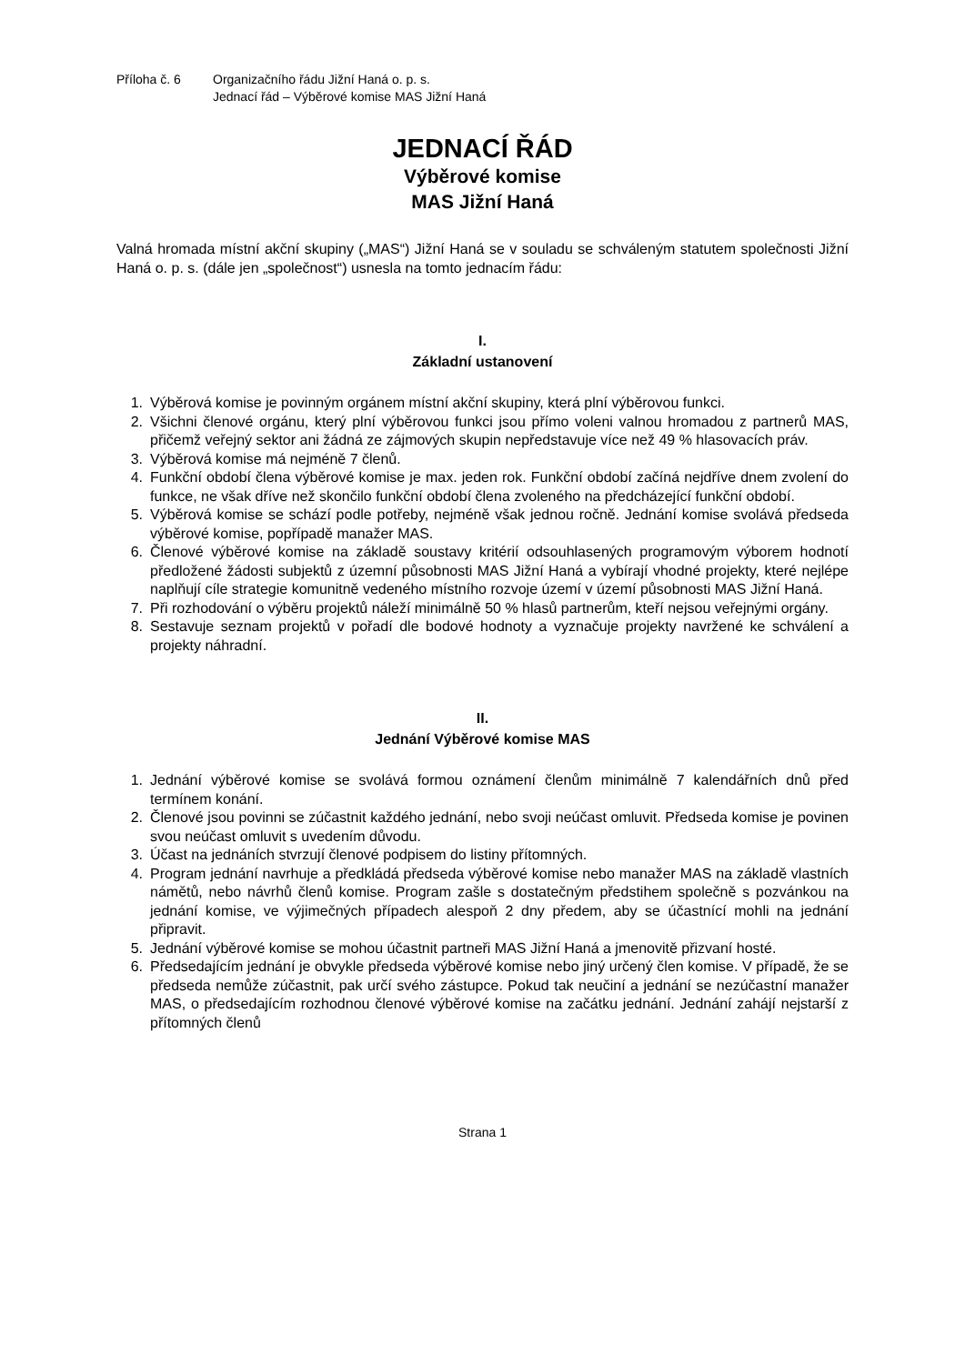Příloha č. 6 Organizačního řádu Jižní Haná o. p. s.
Jednací řád – Výběrové komise MAS Jižní Haná
JEDNACÍ ŘÁD
Výběrové komise
MAS Jižní Haná
Valná hromada místní akční skupiny („MAS“) Jižní Haná se v souladu se schváleným statutem společnosti Jižní Haná o. p. s. (dále jen „společnost“) usnesla na tomto jednacím řádu:
I.
Základní ustanovení
1. Výběrová komise je povinným orgánem místní akční skupiny, která plní výběrovou funkci.
2. Všichni členové orgánu, který plní výběrovou funkci jsou přímo voleni valnou hromadou z partnerů MAS, přičemž veřejný sektor ani žádná ze zájmových skupin nepředstavuje více než 49 % hlasovacích práv.
3. Výběrová komise má nejméně 7 členů.
4. Funkční období člena výběrové komise je max. jeden rok. Funkční období začíná nejdříve dnem zvolení do funkce, ne však dříve než skončilo funkční období člena zvoleného na předcházející funkční období.
5. Výběrová komise se schází podle potřeby, nejméně však jednou ročně. Jednání komise svolává předseda výběrové komise, popřípadě manažer MAS.
6. Členové výběrové komise na základě soustavy kritérií odsouhlasených programovým výborem hodnotí předložené žádosti subjektů z územní působnosti MAS Jižní Haná a vybírají vhodné projekty, které nejlépe naplňují cíle strategie komunitně vedeného místního rozvoje území v území působnosti MAS Jižní Haná.
7. Při rozhodování o výběru projektů náleží minimálně 50 % hlasů partnerům, kteří nejsou veřejnými orgány.
8. Sestavuje seznam projektů v pořadí dle bodové hodnoty a vyznačuje projekty navržené ke schválení a projekty náhradní.
II.
Jednání Výběrové komise MAS
1. Jednání výběrové komise se svolává formou oznámení členům minimálně 7 kalendářních dnů před termínem konání.
2. Členové jsou povinni se zúčastnit každého jednání, nebo svoji neúčast omluvit. Předseda komise je povinen svou neúčast omluvit s uvedením důvodu.
3. Účast na jednáních stvrzují členové podpisem do listiny přítomných.
4. Program jednání navrhuje a předkládá předseda výběrové komise nebo manažer MAS na základě vlastních námětů, nebo návrhů členů komise. Program zašle s dostatečným předstihem společně s pozvánkou na jednání komise, ve výjimečných případech alespoň 2 dny předem, aby se účastnící mohli na jednání připravit.
5. Jednání výběrové komise se mohou účastnit partneři MAS Jižní Haná a jmenovitě přizvaní hosté.
6. Předsedajícím jednání je obvykle předseda výběrové komise nebo jiný určený člen komise. V případě, že se předseda nemůže zúčastnit, pak určí svého zástupce. Pokud tak neučiní a jednání se nezúčastní manažer MAS, o předsedajícím rozhodnou členové výběrové komise na začátku jednání. Jednání zahájí nejstarší z přítomných členů
Strana 1